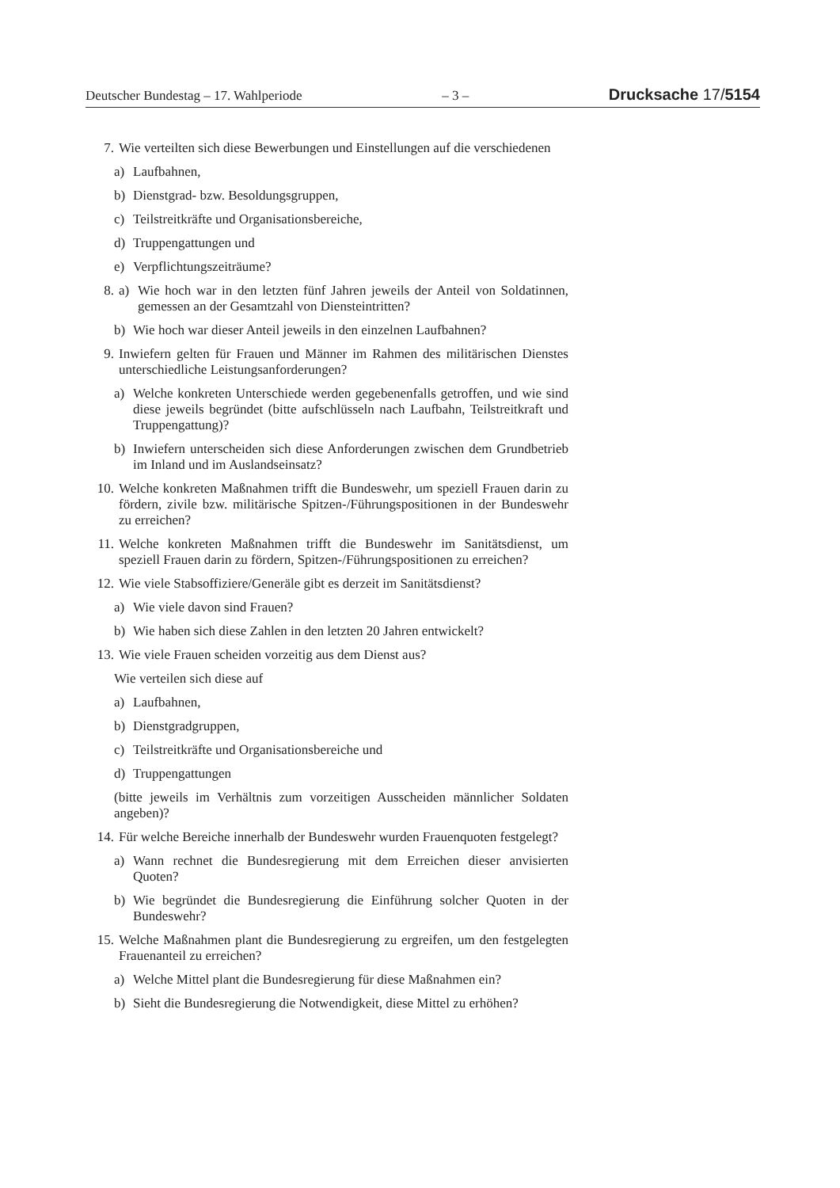Deutscher Bundestag – 17. Wahlperiode – 3 – Drucksache 17/5154
7. Wie verteilten sich diese Bewerbungen und Einstellungen auf die verschiedenen
a) Laufbahnen,
b) Dienstgrad- bzw. Besoldungsgruppen,
c) Teilstreitkräfte und Organisationsbereiche,
d) Truppengattungen und
e) Verpflichtungszeiträume?
8. a) Wie hoch war in den letzten fünf Jahren jeweils der Anteil von Soldatinnen, gemessen an der Gesamtzahl von Diensteintritten?
b) Wie hoch war dieser Anteil jeweils in den einzelnen Laufbahnen?
9. Inwiefern gelten für Frauen und Männer im Rahmen des militärischen Dienstes unterschiedliche Leistungsanforderungen?
a) Welche konkreten Unterschiede werden gegebenenfalls getroffen, und wie sind diese jeweils begründet (bitte aufschlüsseln nach Laufbahn, Teilstreitkraft und Truppengattung)?
b) Inwiefern unterscheiden sich diese Anforderungen zwischen dem Grundbetrieb im Inland und im Auslandseinsatz?
10. Welche konkreten Maßnahmen trifft die Bundeswehr, um speziell Frauen darin zu fördern, zivile bzw. militärische Spitzen-/Führungspositionen in der Bundeswehr zu erreichen?
11. Welche konkreten Maßnahmen trifft die Bundeswehr im Sanitätsdienst, um speziell Frauen darin zu fördern, Spitzen-/Führungspositionen zu erreichen?
12. Wie viele Stabsoffiziere/Generäle gibt es derzeit im Sanitätsdienst?
a) Wie viele davon sind Frauen?
b) Wie haben sich diese Zahlen in den letzten 20 Jahren entwickelt?
13. Wie viele Frauen scheiden vorzeitig aus dem Dienst aus?
Wie verteilen sich diese auf
a) Laufbahnen,
b) Dienstgradgruppen,
c) Teilstreitkräfte und Organisationsbereiche und
d) Truppengattungen
(bitte jeweils im Verhältnis zum vorzeitigen Ausscheiden männlicher Soldaten angeben)?
14. Für welche Bereiche innerhalb der Bundeswehr wurden Frauenquoten festgelegt?
a) Wann rechnet die Bundesregierung mit dem Erreichen dieser anvisierten Quoten?
b) Wie begründet die Bundesregierung die Einführung solcher Quoten in der Bundeswehr?
15. Welche Maßnahmen plant die Bundesregierung zu ergreifen, um den festgelegten Frauenanteil zu erreichen?
a) Welche Mittel plant die Bundesregierung für diese Maßnahmen ein?
b) Sieht die Bundesregierung die Notwendigkeit, diese Mittel zu erhöhen?